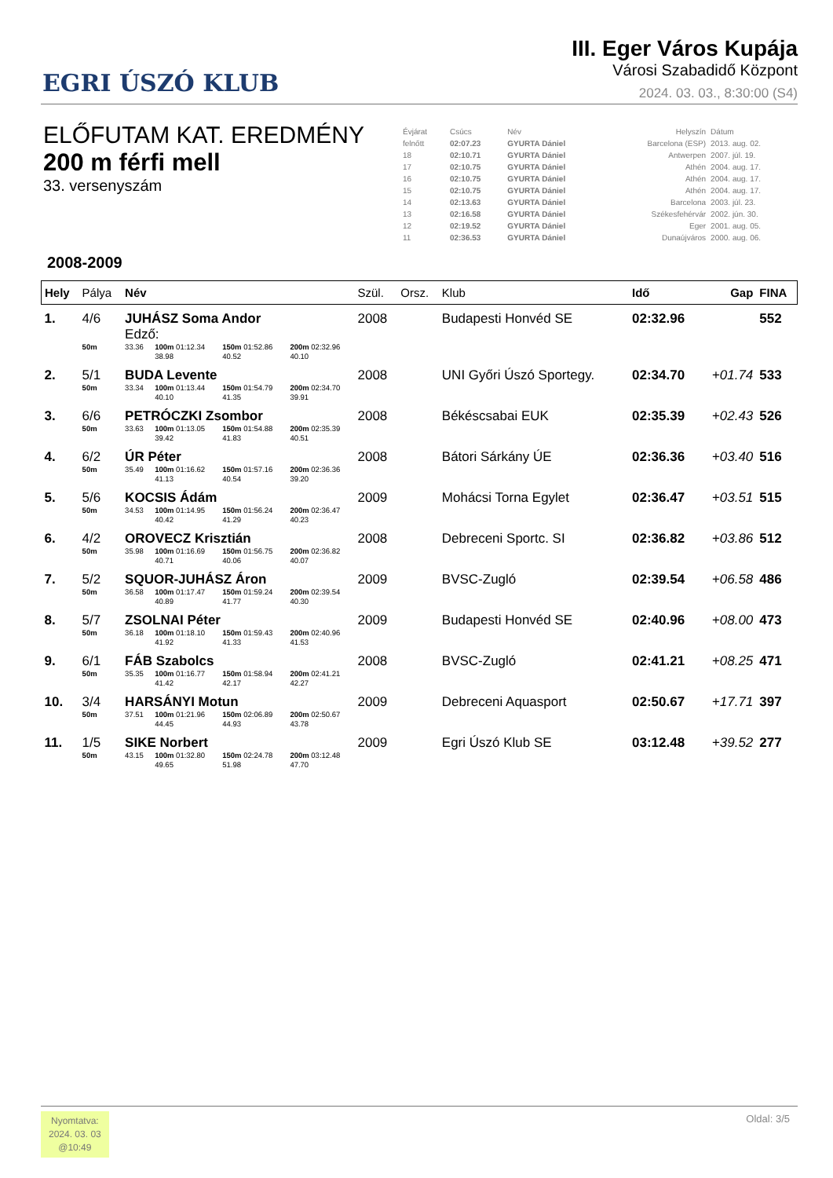EGRI ÚSZÓ KLUB
III. Eger Város Kupája
Városi Szabadidő Központ
2024. 03. 03., 8:30:00 (S4)
ELŐFUTAM KAT. EREDMÉNY
200 m férfi mell
33. versenyszám
| Évjárat | Csúcs | Név | Helyszín | Dátum |
| felnőtt | 02:07.23 | GYURTA Dániel | Barcelona (ESP) | 2013. aug. 02. |
| 18 | 02:10.71 | GYURTA Dániel | Antwerpen | 2007. júl. 19. |
| 17 | 02:10.75 | GYURTA Dániel | Athén | 2004. aug. 17. |
| 16 | 02:10.75 | GYURTA Dániel | Athén | 2004. aug. 17. |
| 15 | 02:10.75 | GYURTA Dániel | Athén | 2004. aug. 17. |
| 14 | 02:13.63 | GYURTA Dániel | Barcelona | 2003. júl. 23. |
| 13 | 02:16.58 | GYURTA Dániel | Székesfehérvár | 2002. jún. 30. |
| 12 | 02:19.52 | GYURTA Dániel | Eger | 2001. aug. 05. |
| 11 | 02:36.53 | GYURTA Dániel | Dunaújváros | 2000. aug. 06. |
2008-2009
| Hely | Pálya | Név | | | | Szül. | Orsz. | Klub | Idő | Gap | FINA |
| --- | --- | --- | --- | --- | --- | --- | --- | --- | --- | --- | --- |
| 1. | 4/6 | JUHÁSZ Soma Andor Edző: | | | | 2008 | | Budapesti Honvéd SE | 02:32.96 | | 552 |
| | 50m | 33.36 | 100m 01:12.34 38.98 | 150m 01:52.86 40.52 | 200m 02:32.96 40.10 | | | | | | |
| 2. | 5/1 | BUDA Levente | | | | 2008 | | UNI Győri Úszó Sportegy. | 02:34.70 | +01.74 | 533 |
| | 50m | 33.34 | 100m 01:13.44 40.10 | 150m 01:54.79 41.35 | 200m 02:34.70 39.91 | | | | | | |
| 3. | 6/6 | PETRÓCZKI Zsombor | | | | 2008 | | Békéscsabai EUK | 02:35.39 | +02.43 | 526 |
| | 50m | 33.63 | 100m 01:13.05 39.42 | 150m 01:54.88 41.83 | 200m 02:35.39 40.51 | | | | | | |
| 4. | 6/2 | ÚR Péter | | | | 2008 | | Bátori Sárkány ÚE | 02:36.36 | +03.40 | 516 |
| | 50m | 35.49 | 100m 01:16.62 41.13 | 150m 01:57.16 40.54 | 200m 02:36.36 39.20 | | | | | | |
| 5. | 5/6 | KOCSIS Ádám | | | | 2009 | | Mohácsi Torna Egylet | 02:36.47 | +03.51 | 515 |
| | 50m | 34.53 | 100m 01:14.95 40.42 | 150m 01:56.24 41.29 | 200m 02:36.47 40.23 | | | | | | |
| 6. | 4/2 | OROVECZ Krisztián | | | | 2008 | | Debreceni Sportc. SI | 02:36.82 | +03.86 | 512 |
| | 50m | 35.98 | 100m 01:16.69 40.71 | 150m 01:56.75 40.06 | 200m 02:36.82 40.07 | | | | | | |
| 7. | 5/2 | SQUOR-JUHÁSZ Áron | | | | 2009 | | BVSC-Zugló | 02:39.54 | +06.58 | 486 |
| | 50m | 36.58 | 100m 01:17.47 40.89 | 150m 01:59.24 41.77 | 200m 02:39.54 40.30 | | | | | | |
| 8. | 5/7 | ZSOLNAI Péter | | | | 2009 | | Budapesti Honvéd SE | 02:40.96 | +08.00 | 473 |
| | 50m | 36.18 | 100m 01:18.10 41.92 | 150m 01:59.43 41.33 | 200m 02:40.96 41.53 | | | | | | |
| 9. | 6/1 | FÁB Szabolcs | | | | 2008 | | BVSC-Zugló | 02:41.21 | +08.25 | 471 |
| | 50m | 35.35 | 100m 01:16.77 41.42 | 150m 01:58.94 42.17 | 200m 02:41.21 42.27 | | | | | | |
| 10. | 3/4 | HARSÁNYI Motun | | | | 2009 | | Debreceni Aquasport | 02:50.67 | +17.71 | 397 |
| | 50m | 37.51 | 100m 01:21.96 44.45 | 150m 02:06.89 44.93 | 200m 02:50.67 43.78 | | | | | | |
| 11. | 1/5 | SIKE Norbert | | | | 2009 | | Egri Úszó Klub SE | 03:12.48 | +39.52 | 277 |
| | 50m | 43.15 | 100m 01:32.80 49.65 | 150m 02:24.78 51.98 | 200m 03:12.48 47.70 | | | | | | |
Nyomtatva:
2024. 03. 03
@10:49
Oldal: 3/5